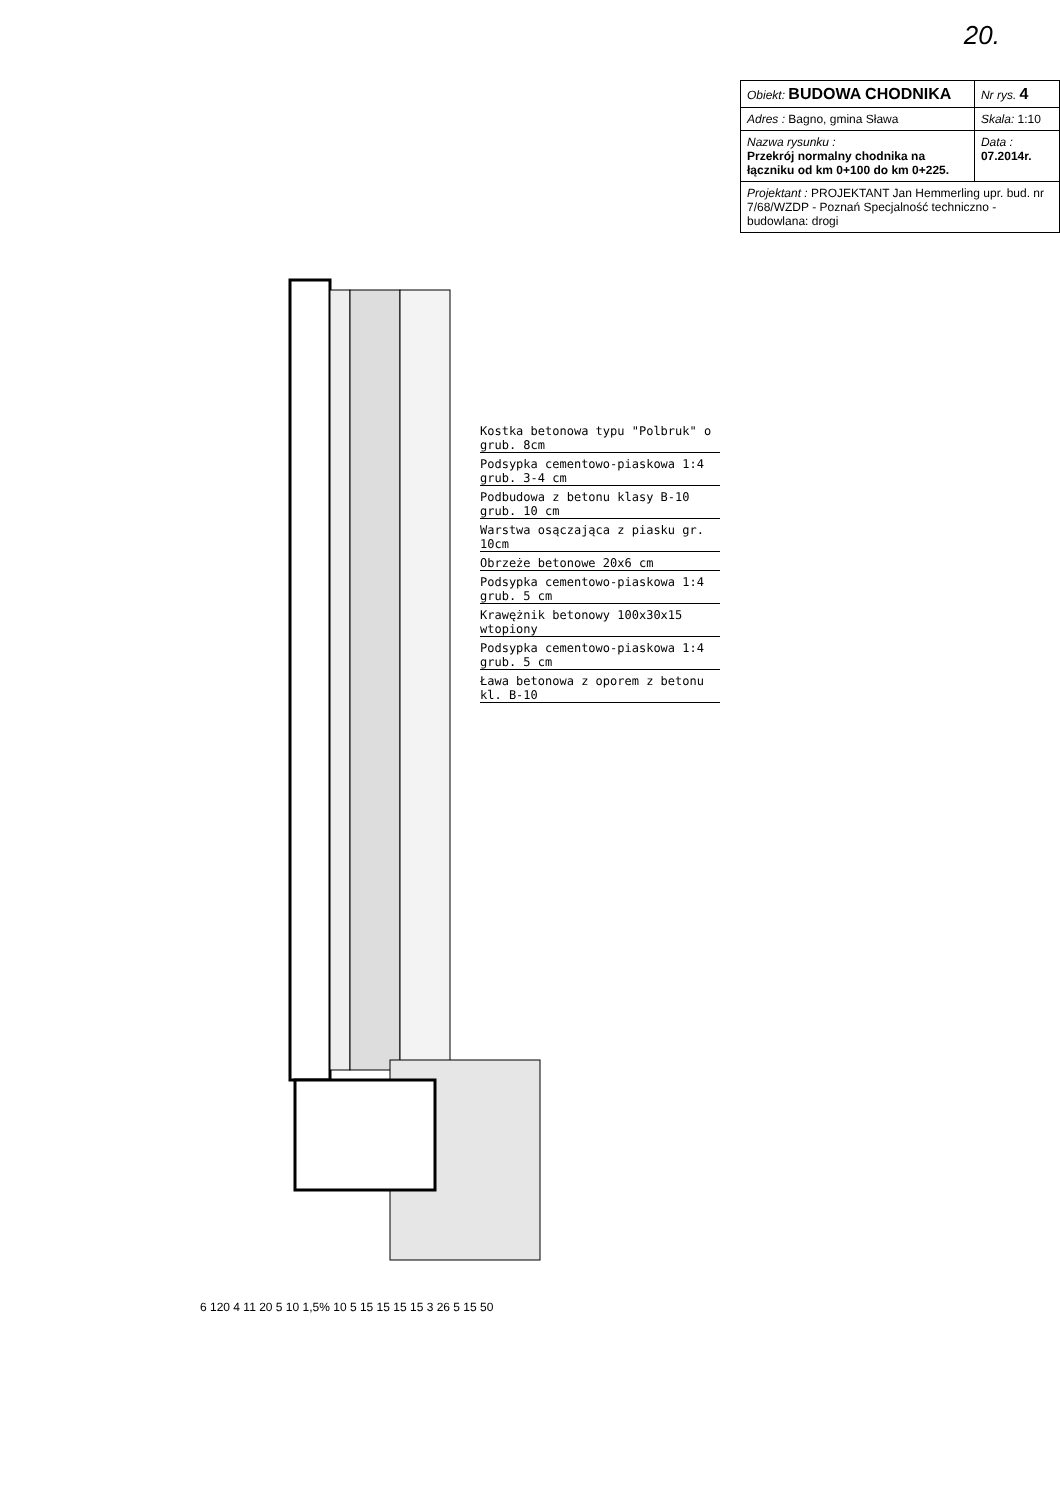20.
| Obiekt: BUDOWA CHODNIKA | Nr rys. 4 |
| Adres : Bagno, gmina Sława | Skala: 1:10 |
| Nazwa rysunku : Przekrój normalny chodnika na łączniku od km 0+100 do km 0+225. | Data : 07.2014r. |
| Projektant : PROJEKTANT Jan Hemmerling upr. bud. nr 7/68/WZDP - Poznań Specjalność techniczno - budowlana: drogi | |
Kostka betonowa typu "Polbruk" o grub. 8cm
Podsypka cementowo-piaskowa 1:4 grub. 3-4 cm
Podbudowa z betonu klasy B-10 grub. 10 cm
Warstwa osączająca z piasku gr. 10cm
Obrzeże betonowe 20x6 cm
Podsypka cementowo-piaskowa 1:4 grub. 5 cm
Krawężnik betonowy 100x30x15 wtopiony
Podsypka cementowo-piaskowa 1:4 grub. 5 cm
Ława betonowa z oporem z betonu kl. B-10
6 120 4 11 20 5 10 1,5% 10 5 15 15 15 15 3 26 5 15 50